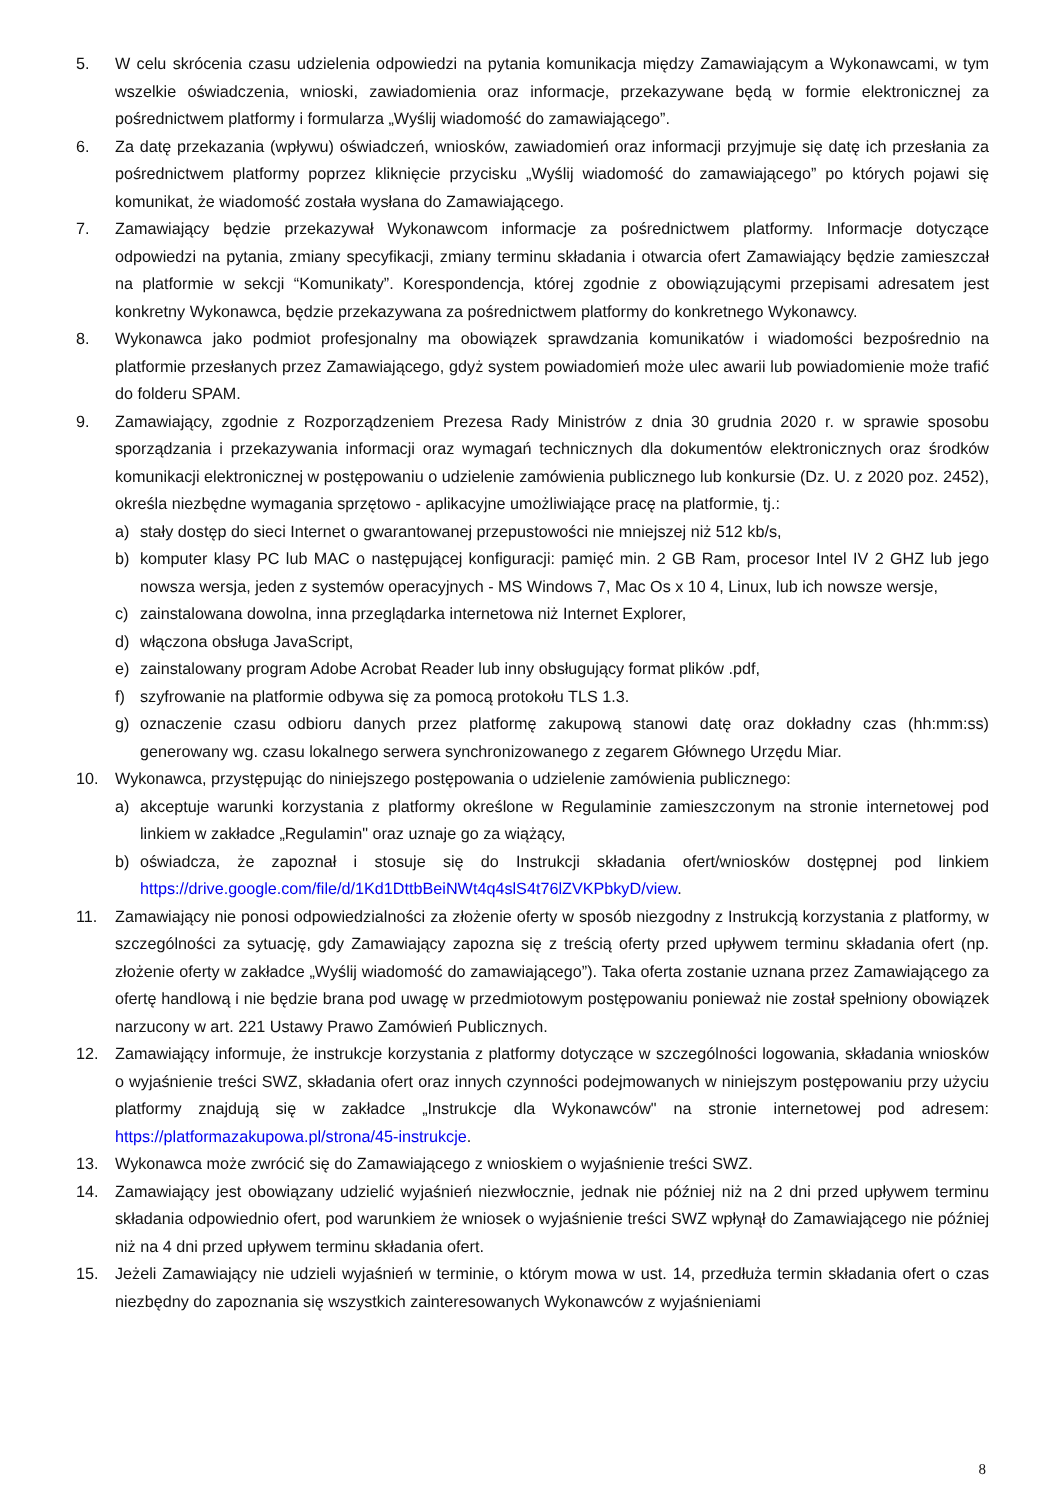5. W celu skrócenia czasu udzielenia odpowiedzi na pytania komunikacja między Zamawiającym a Wykonawcami, w tym wszelkie oświadczenia, wnioski, zawiadomienia oraz informacje, przekazywane będą w formie elektronicznej za pośrednictwem platformy i formularza „Wyślij wiadomość do zamawiającego”.
6. Za datę przekazania (wpływu) oświadczeń, wniosków, zawiadomień oraz informacji przyjmuje się datę ich przesłania za pośrednictwem platformy poprzez kliknięcie przycisku „Wyślij wiadomość do zamawiającego” po których pojawi się komunikat, że wiadomość została wysłana do Zamawiającego.
7. Zamawiający będzie przekazywał Wykonawcom informacje za pośrednictwem platformy. Informacje dotyczące odpowiedzi na pytania, zmiany specyfikacji, zmiany terminu składania i otwarcia ofert Zamawiający będzie zamieszczał na platformie w sekcji “Komunikaty”. Korespondencja, której zgodnie z obowiązującymi przepisami adresatem jest konkretny Wykonawca, będzie przekazywana za pośrednictwem platformy do konkretnego Wykonawcy.
8. Wykonawca jako podmiot profesjonalny ma obowiązek sprawdzania komunikatów i wiadomości bezpośrednio na platformie przesłanych przez Zamawiającego, gdyż system powiadomień może ulec awarii lub powiadomienie może trafić do folderu SPAM.
9. Zamawiający, zgodnie z Rozporządzeniem Prezesa Rady Ministrów z dnia 30 grudnia 2020 r. w sprawie sposobu sporządzania i przekazywania informacji oraz wymagań technicznych dla dokumentów elektronicznych oraz środków komunikacji elektronicznej w postępowaniu o udzielenie zamówienia publicznego lub konkursie (Dz. U. z 2020 poz. 2452), określa niezbędne wymagania sprzętowo - aplikacyjne umożliwiające pracę na platformie, tj.:
a) stały dostęp do sieci Internet o gwarantowanej przepustowości nie mniejszej niż 512 kb/s,
b) komputer klasy PC lub MAC o następującej konfiguracji: pamięć min. 2 GB Ram, procesor Intel IV 2 GHZ lub jego nowsza wersja, jeden z systemów operacyjnych - MS Windows 7, Mac Os x 10 4, Linux, lub ich nowsze wersje,
c) zainstalowana dowolna, inna przeglądarka internetowa niż Internet Explorer,
d) włączona obsługa JavaScript,
e) zainstalowany program Adobe Acrobat Reader lub inny obsługujący format plików .pdf,
f) szyfrowanie na platformie odbywa się za pomocą protokołu TLS 1.3.
g) oznaczenie czasu odbioru danych przez platformę zakupową stanowi datę oraz dokładny czas (hh:mm:ss) generowany wg. czasu lokalnego serwera synchronizowanego z zegarem Głównego Urzędu Miar.
10. Wykonawca, przystępując do niniejszego postępowania o udzielenie zamówienia publicznego:
a) akceptuje warunki korzystania z platformy określone w Regulaminie zamieszczonym na stronie internetowej pod linkiem w zakładce „Regulamin" oraz uznaje go za wiążący,
b) oświadcza, że zapoznał i stosuje się do Instrukcji składania ofert/wniosków dostępnej pod linkiem https://drive.google.com/file/d/1Kd1DttbBeiNWt4q4slS4t76lZVKPbkyD/view.
11. Zamawiający nie ponosi odpowiedzialności za złożenie oferty w sposób niezgodny z Instrukcją korzystania z platformy, w szczególności za sytuację, gdy Zamawiający zapozna się z treścią oferty przed upływem terminu składania ofert (np. złożenie oferty w zakładce „Wyślij wiadomość do zamawiającego”). Taka oferta zostanie uznana przez Zamawiającego za ofertę handlową i nie będzie brana pod uwagę w przedmiotowym postępowaniu ponieważ nie został spełniony obowiązek narzucony w art. 221 Ustawy Prawo Zamówień Publicznych.
12. Zamawiający informuje, że instrukcje korzystania z platformy dotyczące w szczególności logowania, składania wniosków o wyjaśnienie treści SWZ, składania ofert oraz innych czynności podejmowanych w niniejszym postępowaniu przy użyciu platformy znajdują się w zakładce „Instrukcje dla Wykonawców" na stronie internetowej pod adresem: https://platformazakupowa.pl/strona/45-instrukcje.
13. Wykonawca może zwrócić się do Zamawiającego z wnioskiem o wyjaśnienie treści SWZ.
14. Zamawiający jest obowiązany udzielić wyjaśnień niezwłocznie, jednak nie później niż na 2 dni przed upływem terminu składania odpowiednio ofert, pod warunkiem że wniosek o wyjaśnienie treści SWZ wpłynął do Zamawiającego nie później niż na 4 dni przed upływem terminu składania ofert.
15. Jeżeli Zamawiający nie udzieli wyjaśnień w terminie, o którym mowa w ust. 14, przedłuża termin składania ofert o czas niezbędny do zapoznania się wszystkich zainteresowanych Wykonawców z wyjaśnieniami
8